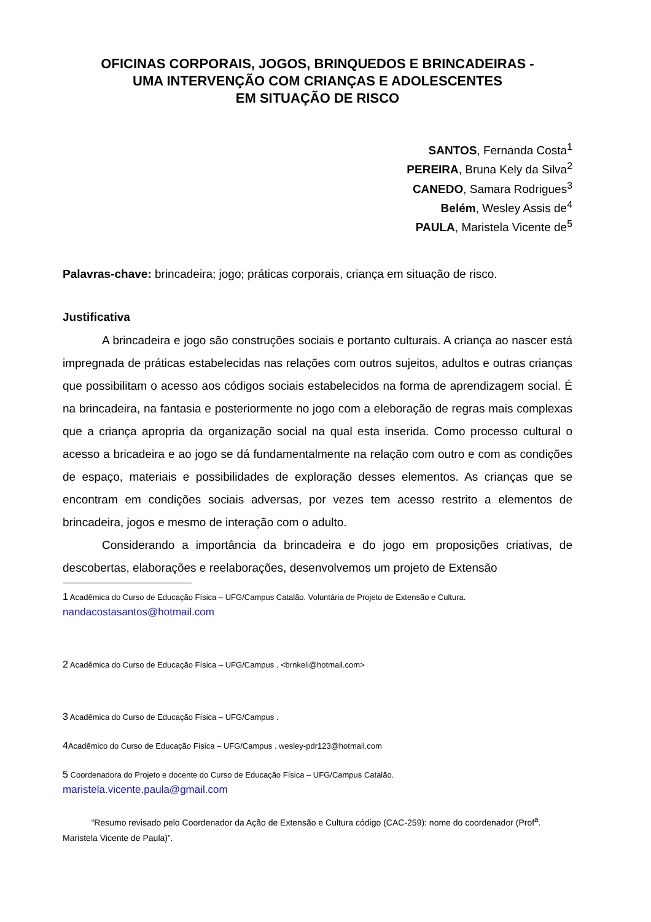OFICINAS CORPORAIS, JOGOS, BRINQUEDOS E BRINCADEIRAS -
UMA INTERVENÇÃO COM CRIANÇAS E ADOLESCENTES
EM SITUAÇÃO DE RISCO
SANTOS, Fernanda Costa<sup>1</sup>
PEREIRA, Bruna Kely da Silva<sup>2</sup>
CANEDO, Samara Rodrigues<sup>3</sup>
Belém, Wesley Assis de<sup>4</sup>
PAULA, Maristela Vicente de<sup>5</sup>
Palavras-chave: brincadeira; jogo; práticas corporais, criança em situação de risco.
Justificativa
A brincadeira e jogo são construções sociais e portanto culturais. A criança ao nascer está impregnada de práticas estabelecidas nas relações com outros sujeitos, adultos e outras crianças que possibilitam o acesso aos códigos sociais estabelecidos na forma de aprendizagem social. É na brincadeira, na fantasia e posteriormente no jogo com a eleboração de regras mais complexas que a criança apropria da organização social na qual esta inserida. Como processo cultural o acesso a bricadeira e ao jogo se dá fundamentalmente na relação com outro e com as condições de espaço, materiais e possibilidades de exploração desses elementos. As crianças que se encontram em condições sociais adversas, por vezes tem acesso restrito a elementos de brincadeira, jogos e mesmo de interação com o adulto.
Considerando a importância da brincadeira e do jogo em proposições criativas, de descobertas, elaborações e reelaborações, desenvolvemos um projeto de Extensão
1 Acadêmica do Curso de Educação Física – UFG/Campus Catalão. Voluntária de Projeto de Extensão e Cultura.
nandacostasantos@hotmail.com
2 Acadêmica do Curso de Educação Física – UFG/Campus . <brnkeli@hotmail.com>
3 Acadêmica do Curso de Educação Física – UFG/Campus .
4 Acadêmico do Curso de Educação Física – UFG/Campus . wesley-pdr123@hotmail.com
5 Coordenadora do Projeto e docente do Curso de Educação Física – UFG/Campus Catalão.
maristela.vicente.paula@gmail.com
“Resumo revisado pelo Coordenador da Ação de Extensão e Cultura código (CAC-259): nome do coordenador (Prof<sup>a</sup>. Maristela Vicente de Paula)”.